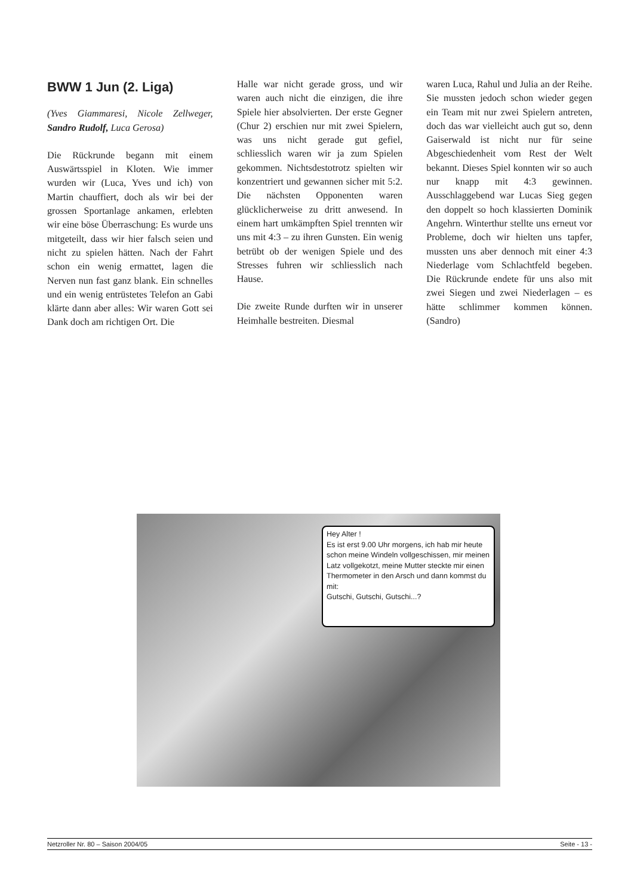BWW 1 Jun (2. Liga)
(Yves Giammaresi, Nicole Zellweger, Sandro Rudolf, Luca Gerosa)
Die Rückrunde begann mit einem Auswärtsspiel in Kloten. Wie immer wurden wir (Luca, Yves und ich) von Martin chauffiert, doch als wir bei der grossen Sportanlage ankamen, erlebten wir eine böse Überraschung: Es wurde uns mitgeteilt, dass wir hier falsch seien und nicht zu spielen hätten. Nach der Fahrt schon ein wenig ermattet, lagen die Nerven nun fast ganz blank. Ein schnelles und ein wenig entrüstetes Telefon an Gabi klärte dann aber alles: Wir waren Gott sei Dank doch am richtigen Ort. Die
Halle war nicht gerade gross, und wir waren auch nicht die einzigen, die ihre Spiele hier absolvierten. Der erste Gegner (Chur 2) erschien nur mit zwei Spielern, was uns nicht gerade gut gefiel, schliesslich waren wir ja zum Spielen gekommen. Nichtsdestotrotz spielten wir konzentriert und gewannen sicher mit 5:2. Die nächsten Opponenten waren glücklicherweise zu dritt anwesend. In einem hart umkämpften Spiel trennten wir uns mit 4:3 – zu ihren Gunsten. Ein wenig betrübt ob der wenigen Spiele und des Stresses fuhren wir schliesslich nach Hause.
Die zweite Runde durften wir in unserer Heimhalle bestreiten. Diesmal
waren Luca, Rahul und Julia an der Reihe. Sie mussten jedoch schon wieder gegen ein Team mit nur zwei Spielern antreten, doch das war vielleicht auch gut so, denn Gaiserwald ist nicht nur für seine Abgeschiedenheit vom Rest der Welt bekannt. Dieses Spiel konnten wir so auch nur knapp mit 4:3 gewinnen. Ausschlaggebend war Lucas Sieg gegen den doppelt so hoch klassierten Dominik Angehrn. Winterthur stellte uns erneut vor Probleme, doch wir hielten uns tapfer, mussten uns aber dennoch mit einer 4:3 Niederlage vom Schlachtfeld begeben. Die Rückrunde endete für uns also mit zwei Siegen und zwei Niederlagen – es hätte schlimmer kommen können. (Sandro)
Hey Alter !
Es ist erst 9.00 Uhr morgens, ich hab mir heute schon meine Windeln vollgeschissen, mir meinen Latz vollgekotzt, meine Mutter steckte mir einen Thermometer in den Arsch und dann kommst du mit:
Gutschi, Gutschi, Gutschi...?
Netzroller Nr. 80 – Saison 2004/05 Seite - 13 -